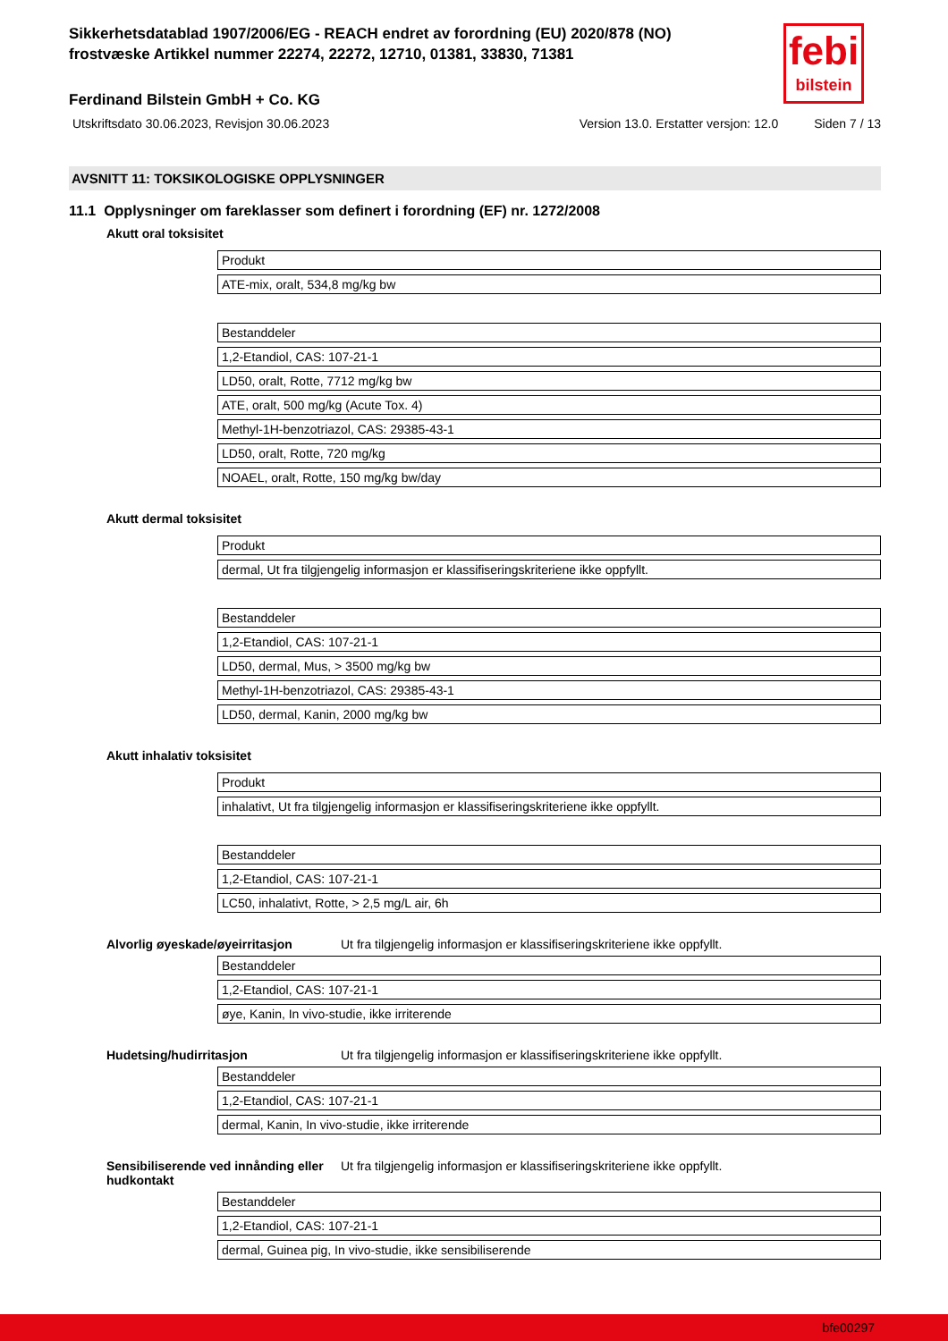febi
bilstein
Sikkerhetsdatablad 1907/2006/EG - REACH endret av forordning (EU) 2020/878 (NO)
frostvæske Artikkel nummer 22274, 22272, 12710, 01381, 33830, 71381
Ferdinand Bilstein GmbH + Co. KG
Utskriftsdato 30.06.2023, Revisjon 30.06.2023 Version 13.0. Erstatter versjon: 12.0 Siden 7 / 13
AVSNITT 11: TOKSIKOLOGISKE OPPLYSNINGER
11.1 Opplysninger om fareklasser som definert i forordning (EF) nr. 1272/2008
Akutt oral toksisitet
| Produkt |
| ATE-mix, oralt, 534,8 mg/kg bw |
| Bestanddeler |
| 1,2-Etandiol, CAS: 107-21-1 |
| LD50, oralt, Rotte, 7712 mg/kg bw |
| ATE, oralt, 500 mg/kg (Acute Tox. 4) |
| Methyl-1H-benzotriazol, CAS: 29385-43-1 |
| LD50, oralt, Rotte, 720 mg/kg |
| NOAEL, oralt, Rotte, 150 mg/kg bw/day |
Akutt dermal toksisitet
| Produkt |
| dermal, Ut fra tilgjengelig informasjon er klassifiseringskriteriene ikke oppfyllt. |
| Bestanddeler |
| 1,2-Etandiol, CAS: 107-21-1 |
| LD50, dermal, Mus, > 3500 mg/kg bw |
| Methyl-1H-benzotriazol, CAS: 29385-43-1 |
| LD50, dermal, Kanin, 2000 mg/kg bw |
Akutt inhalativ toksisitet
| Produkt |
| inhalativt, Ut fra tilgjengelig informasjon er klassifiseringskriteriene ikke oppfyllt. |
| Bestanddeler |
| 1,2-Etandiol, CAS: 107-21-1 |
| LC50, inhalativt, Rotte, > 2,5 mg/L air, 6h |
Alvorlig øyeskade/øyeirritasjon Ut fra tilgjengelig informasjon er klassifiseringskriteriene ikke oppfyllt.
| Bestanddeler |
| 1,2-Etandiol, CAS: 107-21-1 |
| øye, Kanin, In vivo-studie, ikke irriterende |
Hudetsing/hudirritasjon Ut fra tilgjengelig informasjon er klassifiseringskriteriene ikke oppfyllt.
| Bestanddeler |
| 1,2-Etandiol, CAS: 107-21-1 |
| dermal, Kanin, In vivo-studie, ikke irriterende |
Sensibiliserende ved innånding eller hudkontakt Ut fra tilgjengelig informasjon er klassifiseringskriteriene ikke oppfyllt.
| Bestanddeler |
| 1,2-Etandiol, CAS: 107-21-1 |
| dermal, Guinea pig, In vivo-studie, ikke sensibiliserende |
bfe00297